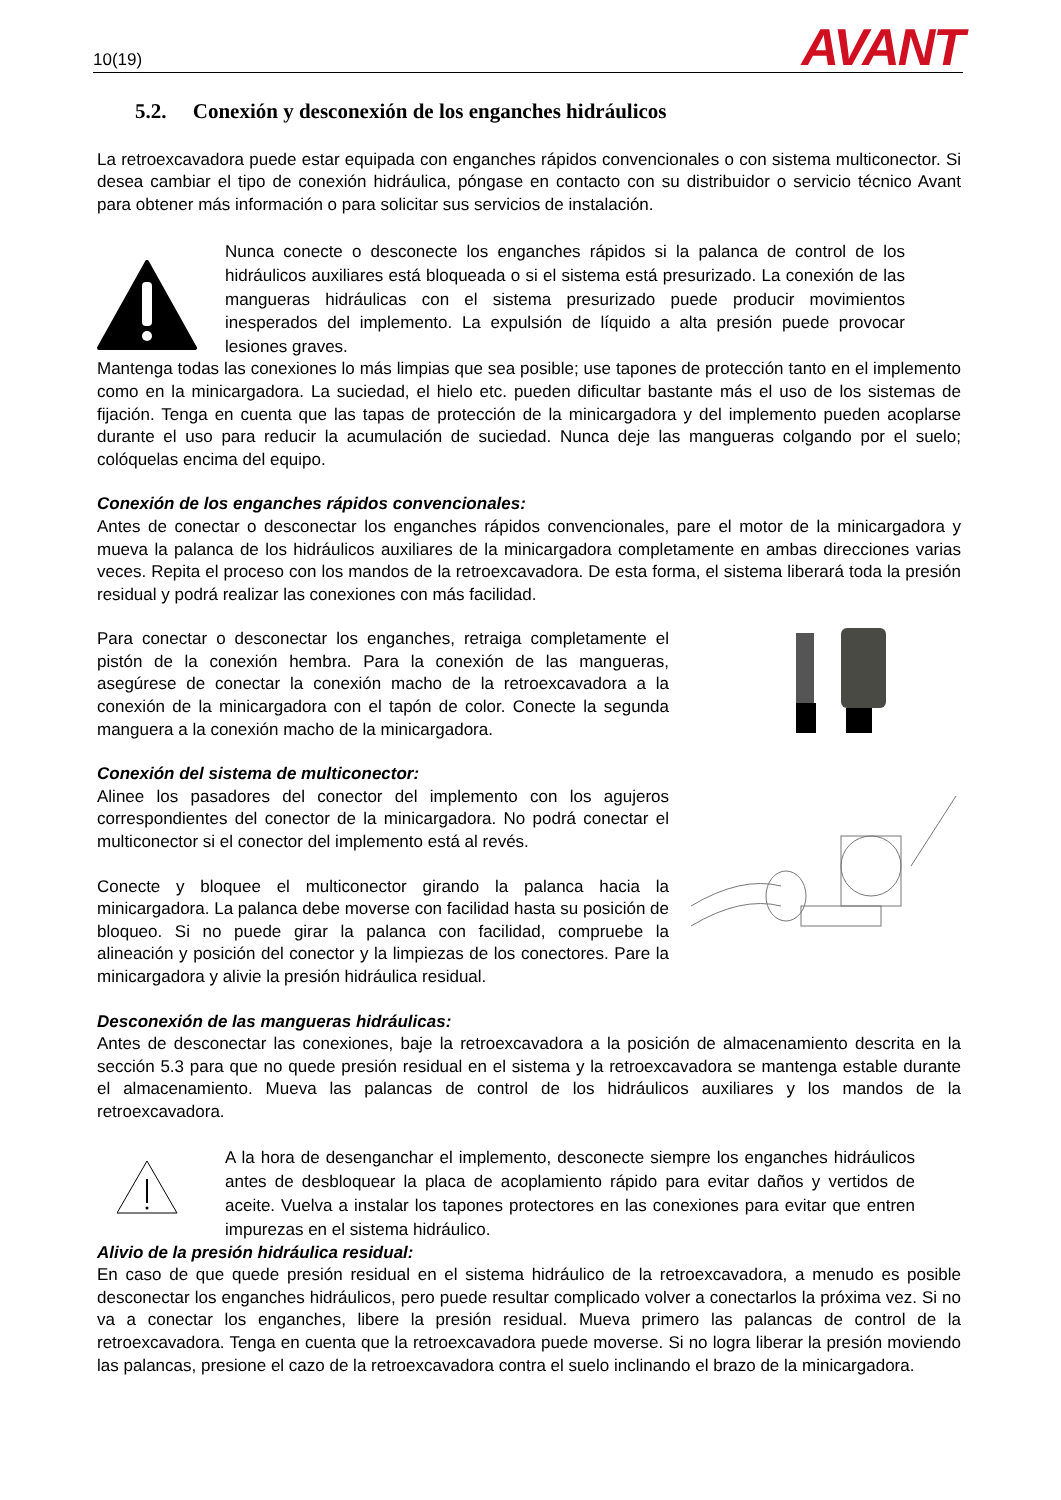10(19) AVANT
5.2. Conexión y desconexión de los enganches hidráulicos
La retroexcavadora puede estar equipada con enganches rápidos convencionales o con sistema multiconector. Si desea cambiar el tipo de conexión hidráulica, póngase en contacto con su distribuidor o servicio técnico Avant para obtener más información o para solicitar sus servicios de instalación.
Nunca conecte o desconecte los enganches rápidos si la palanca de control de los hidráulicos auxiliares está bloqueada o si el sistema está presurizado. La conexión de las mangueras hidráulicas con el sistema presurizado puede producir movimientos inesperados del implemento. La expulsión de líquido a alta presión puede provocar lesiones graves.
Mantenga todas las conexiones lo más limpias que sea posible; use tapones de protección tanto en el implemento como en la minicargadora. La suciedad, el hielo etc. pueden dificultar bastante más el uso de los sistemas de fijación. Tenga en cuenta que las tapas de protección de la minicargadora y del implemento pueden acoplarse durante el uso para reducir la acumulación de suciedad. Nunca deje las mangueras colgando por el suelo; colóquelas encima del equipo.
Conexión de los enganches rápidos convencionales:
Antes de conectar o desconectar los enganches rápidos convencionales, pare el motor de la minicargadora y mueva la palanca de los hidráulicos auxiliares de la minicargadora completamente en ambas direcciones varias veces. Repita el proceso con los mandos de la retroexcavadora. De esta forma, el sistema liberará toda la presión residual y podrá realizar las conexiones con más facilidad.
Para conectar o desconectar los enganches, retraiga completamente el pistón de la conexión hembra. Para la conexión de las mangueras, asegúrese de conectar la conexión macho de la retroexcavadora a la conexión de la minicargadora con el tapón de color. Conecte la segunda manguera a la conexión macho de la minicargadora.
Conexión del sistema de multiconector:
Alinee los pasadores del conector del implemento con los agujeros correspondientes del conector de la minicargadora. No podrá conectar el multiconector si el conector del implemento está al revés.
Conecte y bloquee el multiconector girando la palanca hacia la minicargadora. La palanca debe moverse con facilidad hasta su posición de bloqueo. Si no puede girar la palanca con facilidad, compruebe la alineación y posición del conector y la limpiezas de los conectores. Pare la minicargadora y alivie la presión hidráulica residual.
Desconexión de las mangueras hidráulicas:
Antes de desconectar las conexiones, baje la retroexcavadora a la posición de almacenamiento descrita en la sección 5.3 para que no quede presión residual en el sistema y la retroexcavadora se mantenga estable durante el almacenamiento. Mueva las palancas de control de los hidráulicos auxiliares y los mandos de la retroexcavadora.
A la hora de desenganchar el implemento, desconecte siempre los enganches hidráulicos antes de desbloquear la placa de acoplamiento rápido para evitar daños y vertidos de aceite. Vuelva a instalar los tapones protectores en las conexiones para evitar que entren impurezas en el sistema hidráulico.
Alivio de la presión hidráulica residual:
En caso de que quede presión residual en el sistema hidráulico de la retroexcavadora, a menudo es posible desconectar los enganches hidráulicos, pero puede resultar complicado volver a conectarlos la próxima vez. Si no va a conectar los enganches, libere la presión residual. Mueva primero las palancas de control de la retroexcavadora. Tenga en cuenta que la retroexcavadora puede moverse. Si no logra liberar la presión moviendo las palancas, presione el cazo de la retroexcavadora contra el suelo inclinando el brazo de la minicargadora.